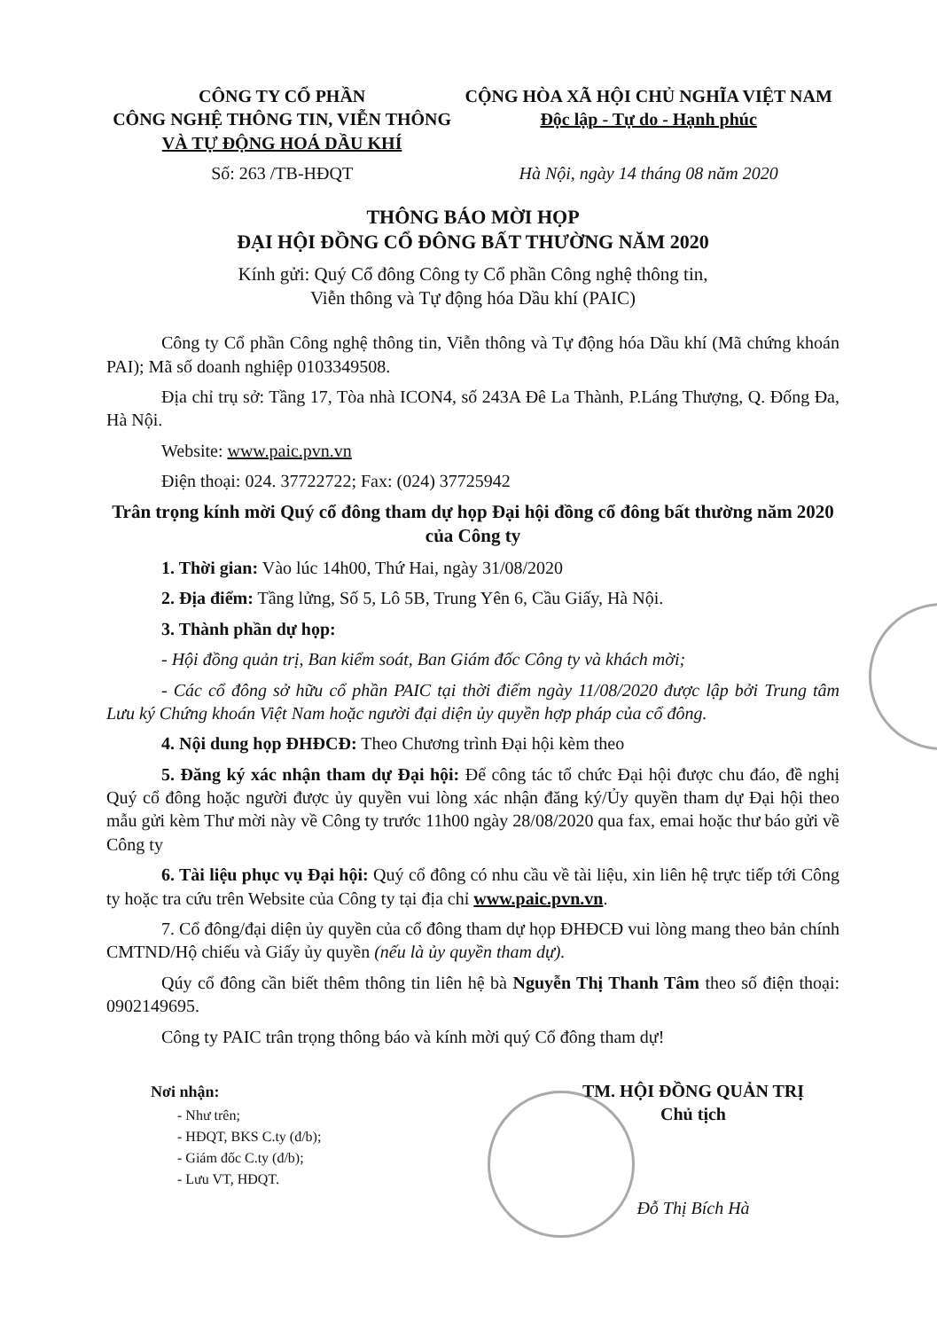CÔNG TY CỔ PHẦN
CÔNG NGHỆ THÔNG TIN, VIỄN THÔNG
VÀ TỰ ĐỘNG HOÁ DẦU KHÍ
CỘNG HÒA XÃ HỘI CHỦ NGHĨA VIỆT NAM
Độc lập - Tự do - Hạnh phúc
Số: 263 /TB-HĐQT Hà Nội, ngày 14 tháng 08 năm 2020
THÔNG BÁO MỜI HỌP
ĐẠI HỘI ĐỒNG CỔ ĐÔNG BẤT THƯỜNG NĂM 2020
Kính gửi: Quý Cổ đông Công ty Cổ phần Công nghệ thông tin,
Viễn thông và Tự động hóa Dầu khí (PAIC)
Công ty Cổ phần Công nghệ thông tin, Viễn thông và Tự động hóa Dầu khí (Mã chứng khoán PAI); Mã số doanh nghiệp 0103349508.
Địa chỉ trụ sở: Tầng 17, Tòa nhà ICON4, số 243A Đê La Thành, P.Láng Thượng, Q. Đống Đa, Hà Nội.
Website: www.paic.pvn.vn
Điện thoại: 024. 37722722; Fax: (024) 37725942
Trân trọng kính mời Quý cổ đông tham dự họp Đại hội đồng cổ đông bất thường năm 2020 của Công ty
1. Thời gian: Vào lúc 14h00, Thứ Hai, ngày 31/08/2020
2. Địa điểm: Tầng lửng, Số 5, Lô 5B, Trung Yên 6, Cầu Giấy, Hà Nội.
3. Thành phần dự họp:
- Hội đồng quản trị, Ban kiểm soát, Ban Giám đốc Công ty và khách mời;
- Các cổ đông sở hữu cổ phần PAIC tại thời điểm ngày 11/08/2020 được lập bởi Trung tâm Lưu ký Chứng khoán Việt Nam hoặc người đại diện ủy quyền hợp pháp của cổ đông.
4. Nội dung họp ĐHĐCĐ: Theo Chương trình Đại hội kèm theo
5. Đăng ký xác nhận tham dự Đại hội: Để công tác tổ chức Đại hội được chu đáo, đề nghị Quý cổ đông hoặc người được ủy quyền vui lòng xác nhận đăng ký/Ủy quyền tham dự Đại hội theo mẫu gửi kèm Thư mời này về Công ty trước 11h00 ngày 28/08/2020 qua fax, emai hoặc thư báo gửi về Công ty
6. Tài liệu phục vụ Đại hội: Quý cổ đông có nhu cầu về tài liệu, xin liên hệ trực tiếp tới Công ty hoặc tra cứu trên Website của Công ty tại địa chỉ www.paic.pvn.vn.
7. Cổ đông/đại diện ủy quyền của cổ đông tham dự họp ĐHĐCĐ vui lòng mang theo bản chính CMTND/Hộ chiếu và Giấy ủy quyền (nếu là ủy quyền tham dự).
Qúy cổ đông cần biết thêm thông tin liên hệ bà Nguyễn Thị Thanh Tâm theo số điện thoại: 0902149695.
Công ty PAIC trân trọng thông báo và kính mời quý Cổ đông tham dự!
Nơi nhận:
- Như trên;
- HĐQT, BKS C.ty (đ/b);
- Giám đốc C.ty (đ/b);
- Lưu VT, HĐQT.
TM. HỘI ĐỒNG QUẢN TRỊ
Chủ tịch
Đỗ Thị Bích Hà